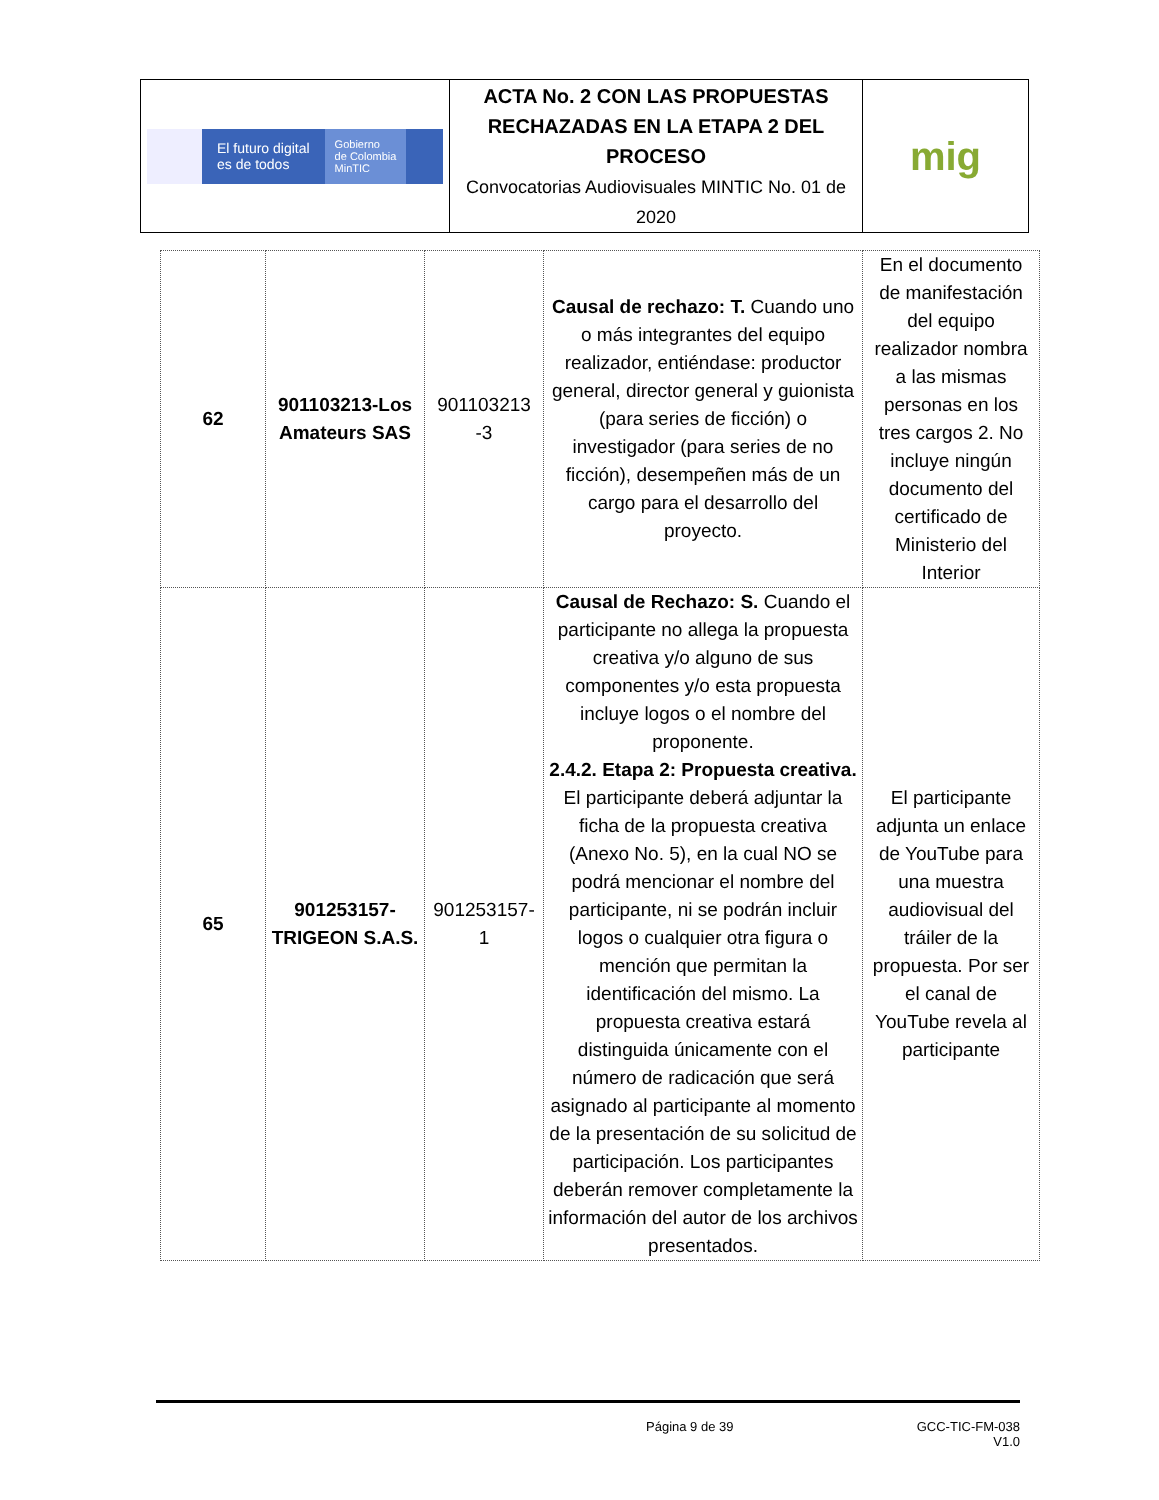| El futuro digital es de todos Gobierno de Colombia MinTIC | ACTA No. 2 CON LAS PROPUESTAS RECHAZADAS EN LA ETAPA 2 DEL PROCESO Convocatorias Audiovisuales MINTIC No. 01 de 2020 | mig |
| 62 | 901103213-Los Amateurs SAS | 901103213 -3 | Causal de rechazo: T. Cuando uno o más integrantes del equipo realizador, entiéndase: productor general, director general y guionista (para series de ficción) o investigador (para series de no ficción), desempeñen más de un cargo para el desarrollo del proyecto. | En el documento de manifestación del equipo realizador nombra a las mismas personas en los tres cargos 2. No incluye ningún documento del certificado de Ministerio del Interior |
| 65 | 901253157-TRIGEON S.A.S. | 901253157-1 | Causal de Rechazo: S. Cuando el participante no allega la propuesta creativa y/o alguno de sus componentes y/o esta propuesta incluye logos o el nombre del proponente. 2.4.2. Etapa 2: Propuesta creativa. El participante deberá adjuntar la ficha de la propuesta creativa (Anexo No. 5), en la cual NO se podrá mencionar el nombre del participante, ni se podrán incluir logos o cualquier otra figura o mención que permitan la identificación del mismo. La propuesta creativa estará distinguida únicamente con el número de radicación que será asignado al participante al momento de la presentación de su solicitud de participación. Los participantes deberán remover completamente la información del autor de los archivos presentados. | El participante adjunta un enlace de YouTube para una muestra audiovisual del tráiler de la propuesta. Por ser el canal de YouTube revela al participante |
Página 9 de 39 GCC-TIC-FM-038
V1.0